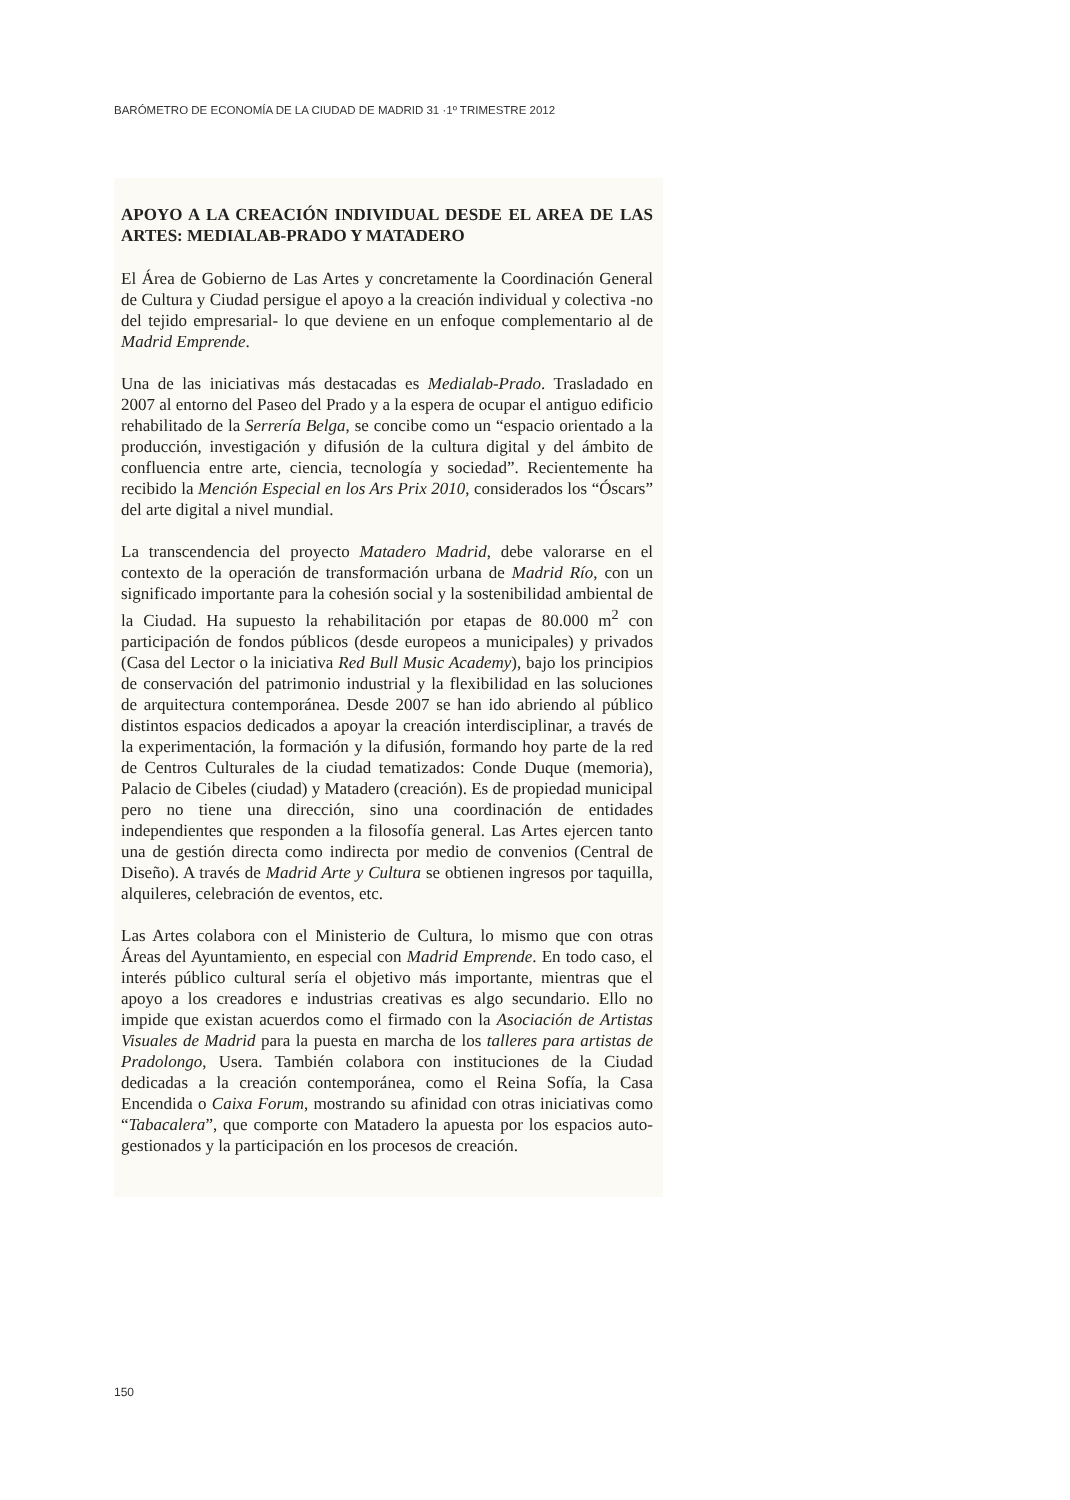BARÓMETRO DE ECONOMÍA DE LA CIUDAD DE MADRID 31 ·1º TRIMESTRE 2012
APOYO A LA CREACIÓN INDIVIDUAL DESDE EL AREA DE LAS ARTES: MEDIALAB-PRADO Y MATADERO
El Área de Gobierno de Las Artes y concretamente la Coordinación General de Cultura y Ciudad persigue el apoyo a la creación individual y colectiva -no del tejido empresarial- lo que deviene en un enfoque complementario al de Madrid Emprende.
Una de las iniciativas más destacadas es Medialab-Prado. Trasladado en 2007 al entorno del Paseo del Prado y a la espera de ocupar el antiguo edificio rehabilitado de la Serrería Belga, se concibe como un “espacio orientado a la producción, investigación y difusión de la cultura digital y del ámbito de confluencia entre arte, ciencia, tecnología y sociedad”. Recientemente ha recibido la Mención Especial en los Ars Prix 2010, considerados los “Óscars” del arte digital a nivel mundial.
La transcendencia del proyecto Matadero Madrid, debe valorarse en el contexto de la operación de transformación urbana de Madrid Río, con un significado importante para la cohesión social y la sostenibilidad ambiental de la Ciudad. Ha supuesto la rehabilitación por etapas de 80.000 m<sup>2</sup> con participación de fondos públicos (desde europeos a municipales) y privados (Casa del Lector o la iniciativa Red Bull Music Academy), bajo los principios de conservación del patrimonio industrial y la flexibilidad en las soluciones de arquitectura contemporánea. Desde 2007 se han ido abriendo al público distintos espacios dedicados a apoyar la creación interdisciplinar, a través de la experimentación, la formación y la difusión, formando hoy parte de la red de Centros Culturales de la ciudad tematizados: Conde Duque (memoria), Palacio de Cibeles (ciudad) y Matadero (creación). Es de propiedad municipal pero no tiene una dirección, sino una coordinación de entidades independientes que responden a la filosofía general. Las Artes ejercen tanto una de gestión directa como indirecta por medio de convenios (Central de Diseño). A través de Madrid Arte y Cultura se obtienen ingresos por taquilla, alquileres, celebración de eventos, etc.
Las Artes colabora con el Ministerio de Cultura, lo mismo que con otras Áreas del Ayuntamiento, en especial con Madrid Emprende. En todo caso, el interés público cultural sería el objetivo más importante, mientras que el apoyo a los creadores e industrias creativas es algo secundario. Ello no impide que existan acuerdos como el firmado con la Asociación de Artistas Visuales de Madrid para la puesta en marcha de los talleres para artistas de Pradolongo, Usera. También colabora con instituciones de la Ciudad dedicadas a la creación contemporánea, como el Reina Sofía, la Casa Encendida o Caixa Forum, mostrando su afinidad con otras iniciativas como “Tabacalera”, que comporte con Matadero la apuesta por los espacios auto-gestionados y la participación en los procesos de creación.
150